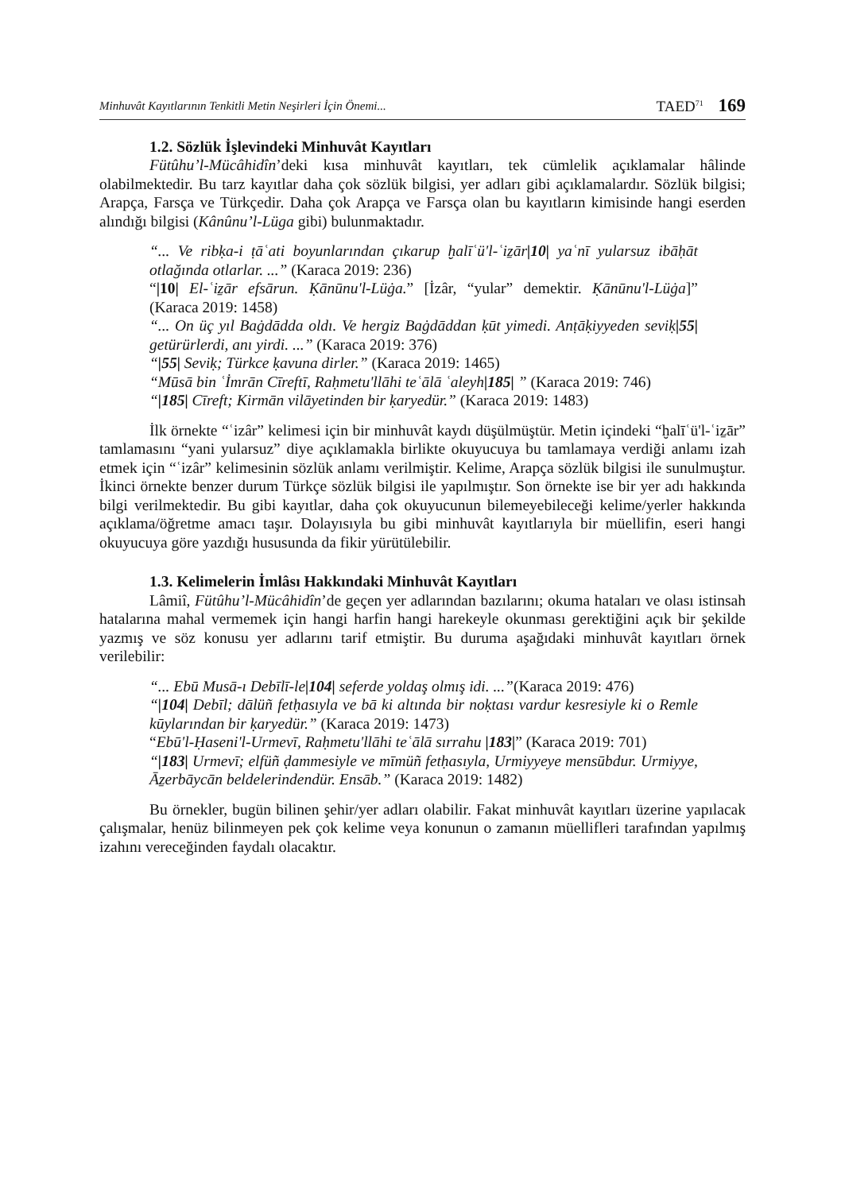Minhuvât Kayıtlarının Tenkitli Metin Neşirleri İçin Önemi... TAED<sup>71</sup> 169
1.2. Sözlük İşlevindeki Minhuvât Kayıtları
Fütûhu’l-Mücâhidîn’deki kısa minhuvât kayıtları, tek cümlelik açıklamalar hâlinde olabilmektedir. Bu tarz kayıtlar daha çok sözlük bilgisi, yer adları gibi açıklamalardır. Sözlük bilgisi; Arapça, Farsça ve Türkçedir. Daha çok Arapça ve Farsça olan bu kayıtların kimisinde hangi eserden alındığı bilgisi (Kânûnu’l-Lüga gibi) bulunmaktadır.
“... Ve ribḳa-i ṭāʿati boyunlarından çıkarup ḫalīʿü'l-ʿiẕār|10| yaʿnī yularsuz ibāḥāt otlağında otlarlar. ...” (Karaca 2019: 236)
“|10| El-ʿiẕār efsārun. Ḳānūnu'l-Lüġa.” [İzâr, “yular” demektir. Ḳānūnu'l-Lüġa]” (Karaca 2019: 1458)
“... On üç yıl Baġdādda oldı. Ve hergiz Baġdāddan ḳūt yimedi. Anṭāḳiyyeden seviḳ|55| getürürlerdi, anı yirdi. ...” (Karaca 2019: 376)
“|55| Seviḳ; Türkce ḳavuna dirler.” (Karaca 2019: 1465)
“Mūsā bin ʿİmrān Cīreftī, Raḥmetu'llāhi teʿālā ʿaleyh|185| ” (Karaca 2019: 746)
“|185| Cīreft; Kirmān vilāyetinden bir ḳaryedür.” (Karaca 2019: 1483)
İlk örnekte “ʿizâr” kelimesi için bir minhuvât kaydı düşülmüştür. Metin içindeki “ḫalīʿü'l-ʿiẕār” tamlamasını “yani yularsuz” diye açıklamakla birlikte okuyucuya bu tamlamaya verdiği anlamı izah etmek için “ʿizâr” kelimesinin sözlük anlamı verilmiştir. Kelime, Arapça sözlük bilgisi ile sunulmuştur. İkinci örnekte benzer durum Türkçe sözlük bilgisi ile yapılmıştır. Son örnekte ise bir yer adı hakkında bilgi verilmektedir. Bu gibi kayıtlar, daha çok okuyucunun bilemeyebileceği kelime/yerler hakkında açıklama/öğretme amacı taşır. Dolayısıyla bu gibi minhuvât kayıtlarıyla bir müellifin, eseri hangi okuyucuya göre yazdığı hususunda da fikir yürütülebilir.
1.3. Kelimelerin İmlâsı Hakkındaki Minhuvât Kayıtları
Lâmiî, Fütûhu’l-Mücâhidîn’de geçen yer adlarından bazılarını; okuma hataları ve olası istinsah hatalarına mahal vermemek için hangi harfin hangi harekeyle okunması gerektiğini açık bir şekilde yazmış ve söz konusu yer adlarını tarif etmiştir. Bu duruma aşağıdaki minhuvât kayıtları örnek verilebilir:
“... Ebū Musā-ı Debīlī-le|104| seferde yoldaş olmış idi. ...”(Karaca 2019: 476)
“|104| Debīl; dālüñ fetḥasıyla ve bā ki altında bir noḳtası vardur kesresiyle ki o Remle kūylarından bir ḳaryedür.” (Karaca 2019: 1473)
“Ebū'l-Ḥaseni'l-Urmevī, Raḥmetu'llāhi teʿālā sırrahu |183|” (Karaca 2019: 701)
“|183| Urmevī; elfüñ ḍammesiyle ve mīmüñ fetḥasıyla, Urmiyyeye mensūbdur. Urmiyye, Āẕerbāycān beldelerindendür. Ensāb.” (Karaca 2019: 1482)
Bu örnekler, bugün bilinen şehir/yer adları olabilir. Fakat minhuvât kayıtları üzerine yapılacak çalışmalar, henüz bilinmeyen pek çok kelime veya konunun o zamanın müellifleri tarafından yapılmış izahını vereceğinden faydalı olacaktır.